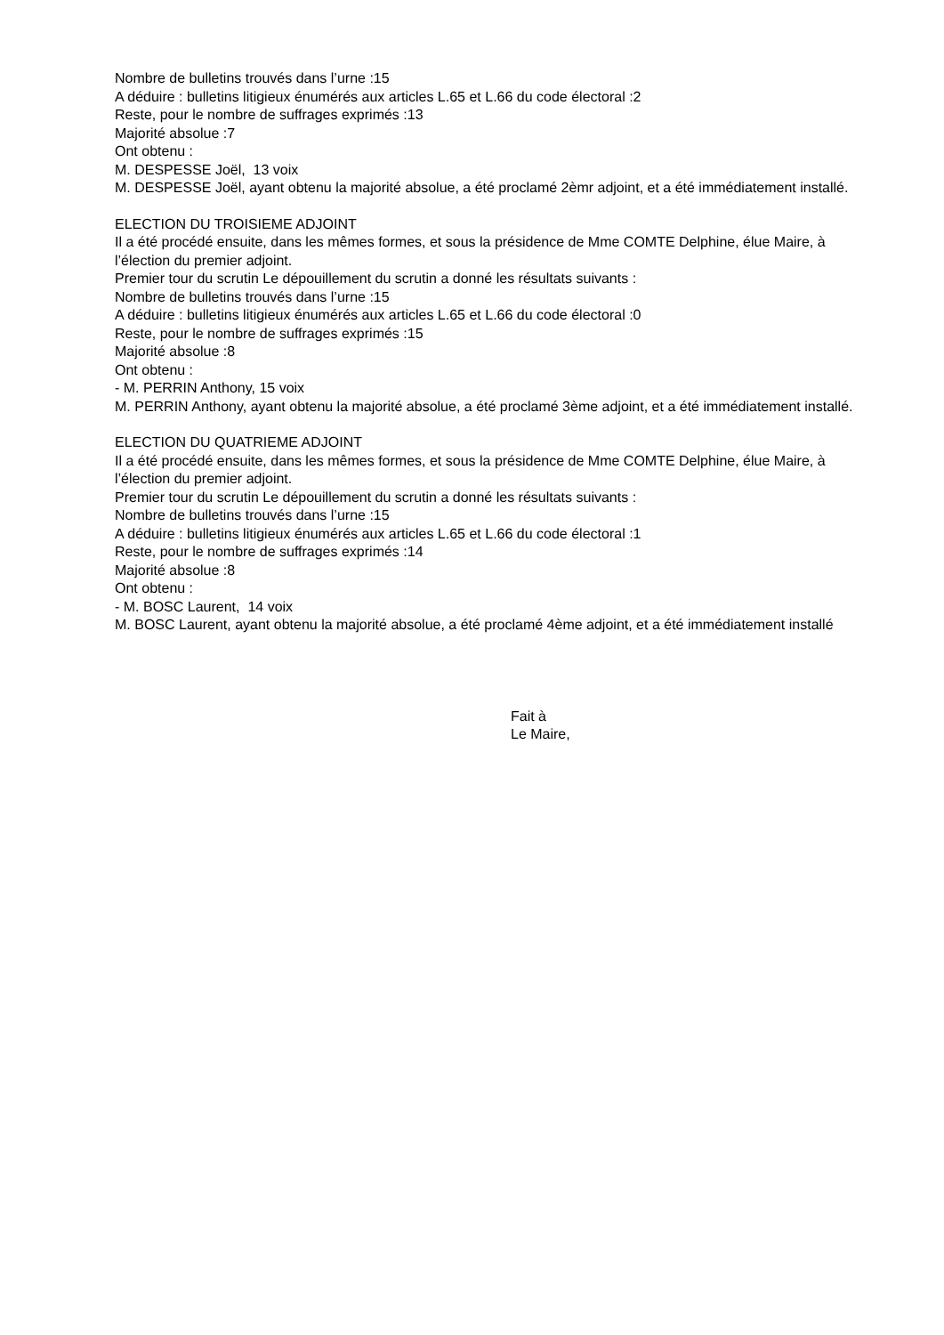Nombre de bulletins trouvés dans l’urne :15
A déduire : bulletins litigieux énumérés aux articles L.65 et L.66 du code électoral :2
Reste, pour le nombre de suffrages exprimés :13
Majorité absolue :7
Ont obtenu :
M. DESPESSE Joël, 13 voix
M. DESPESSE Joël, ayant obtenu la majorité absolue, a été proclamé 2èmr adjoint, et a été immédiatement installé.
ELECTION DU TROISIEME ADJOINT
Il a été procédé ensuite, dans les mêmes formes, et sous la présidence de Mme COMTE Delphine, élue Maire, à l’élection du premier adjoint.
Premier tour du scrutin Le dépouillement du scrutin a donné les résultats suivants :
Nombre de bulletins trouvés dans l’urne :15
A déduire : bulletins litigieux énumérés aux articles L.65 et L.66 du code électoral :0
Reste, pour le nombre de suffrages exprimés :15
Majorité absolue :8
Ont obtenu :
- M. PERRIN Anthony, 15 voix
M. PERRIN Anthony, ayant obtenu la majorité absolue, a été proclamé 3ème adjoint, et a été immédiatement installé.
ELECTION DU QUATRIEME ADJOINT
Il a été procédé ensuite, dans les mêmes formes, et sous la présidence de Mme COMTE Delphine, élue Maire, à l’élection du premier adjoint.
Premier tour du scrutin Le dépouillement du scrutin a donné les résultats suivants :
Nombre de bulletins trouvés dans l’urne :15
A déduire : bulletins litigieux énumérés aux articles L.65 et L.66 du code électoral :1
Reste, pour le nombre de suffrages exprimés :14
Majorité absolue :8
Ont obtenu :
- M. BOSC Laurent, 14 voix
M. BOSC Laurent, ayant obtenu la majorité absolue, a été proclamé 4ème adjoint, et a été immédiatement installé
Fait à
Le Maire,